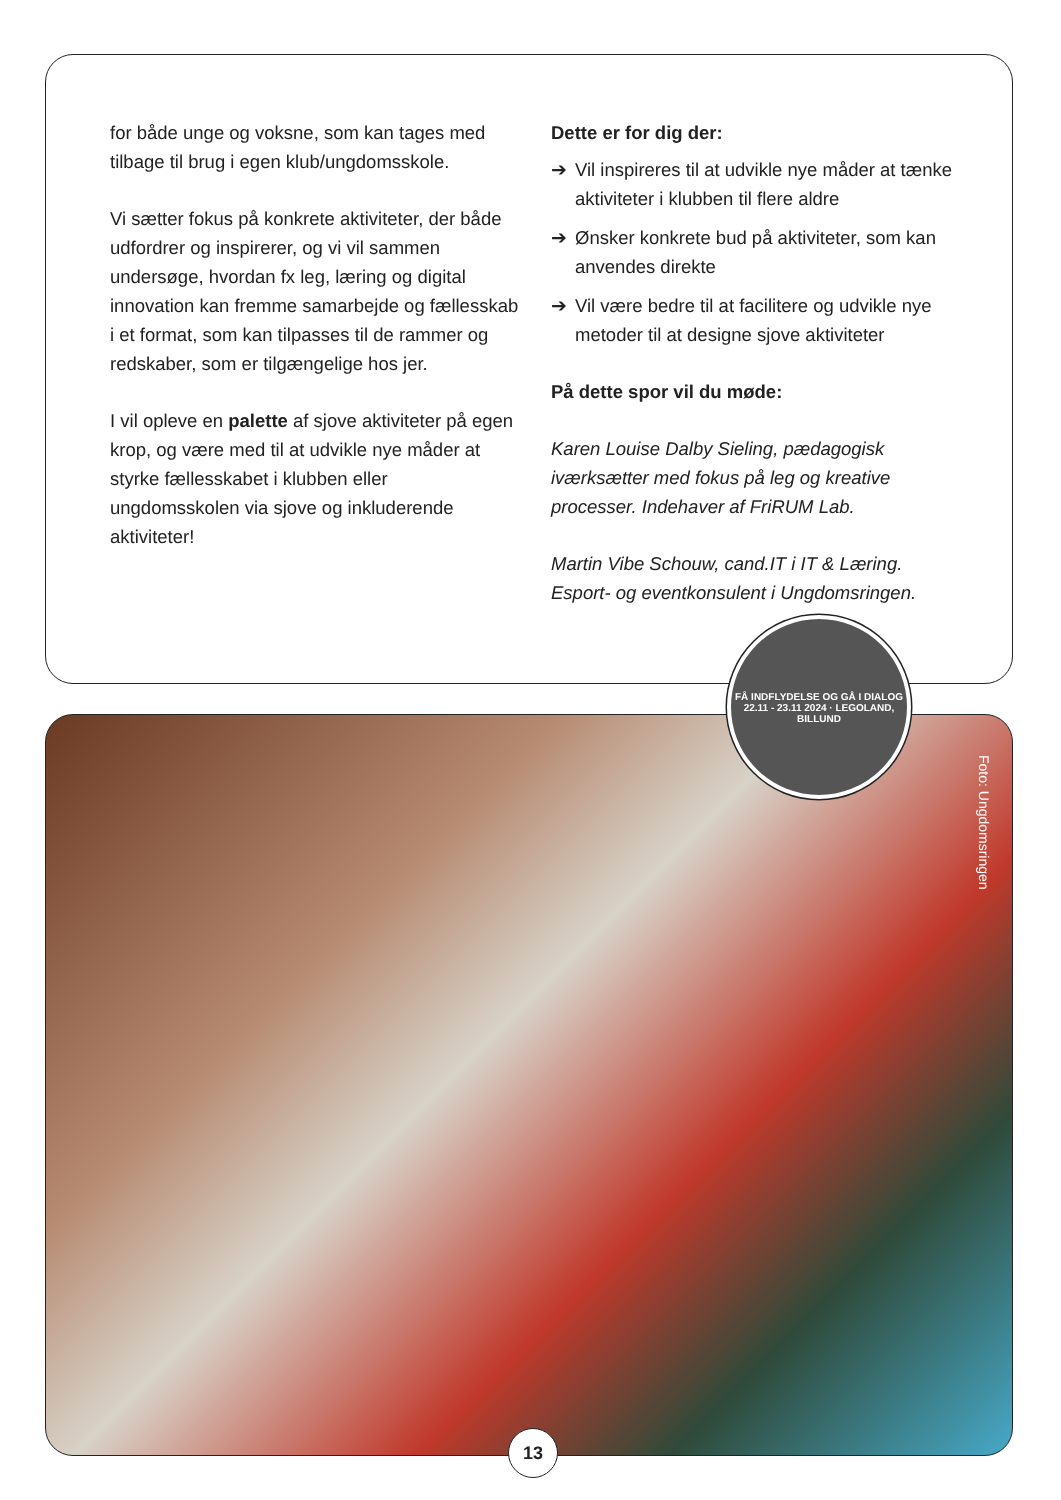for både unge og voksne, som kan tages med tilbage til brug i egen klub/ungdomsskole.
Vi sætter fokus på konkrete aktiviteter, der både udfordrer og inspirerer, og vi vil sammen undersøge, hvordan fx leg, læring og digital innovation kan fremme samarbejde og fællesskab i et format, som kan tilpasses til de rammer og redskaber, som er tilgængelige hos jer.
I vil opleve en palette af sjove aktiviteter på egen krop, og være med til at udvikle nye måder at styrke fællesskabet i klubben eller ungdomsskolen via sjove og inkluderende aktiviteter!
Dette er for dig der:
➔ Vil inspireres til at udvikle nye måder at tænke aktiviteter i klubben til flere aldre
➔ Ønsker konkrete bud på aktiviteter, som kan anvendes direkte
➔ Vil være bedre til at facilitere og udvikle nye metoder til at designe sjove aktiviteter
På dette spor vil du møde:
Karen Louise Dalby Sieling, pædagogisk iværksætter med fokus på leg og kreative processer. Indehaver af FriRUM Lab.
Martin Vibe Schouw, cand.IT i IT & Læring. Esport- og eventkonsulent i Ungdomsringen.
Foto: Ungdomsringen
FÅ INDFLYDELSE OG GÅ I DIALOG
22.11 - 23.11 2024 · LEGOLAND, BILLUND
13